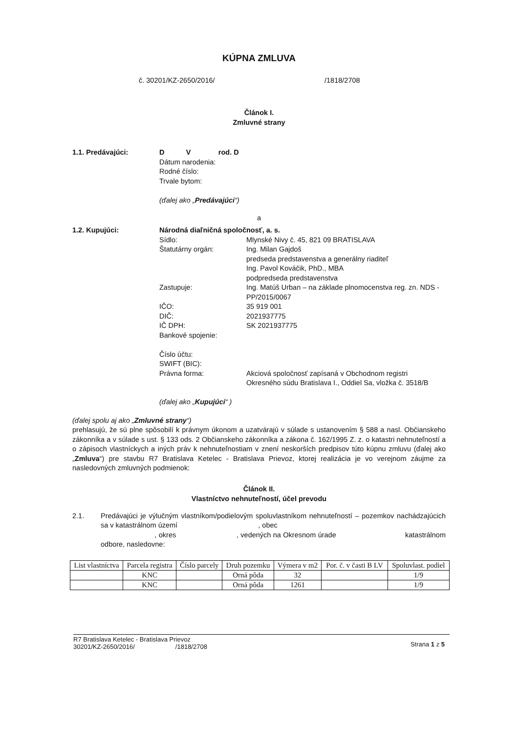KÚPNA ZMLUVA
č. 30201/KZ-2650/2016/ /1818/2708
Článok I.
Zmluvné strany
1.1. Predávajúci: D V rod. D
Dátum narodenia:
Rodné číslo:
Trvale bytom:
(ďalej ako „Predávajúci“)
a
1.2. Kupujúci: Národná diaľničná spoločnosť, a. s.
Sídlo: Mlynské Nivy č. 45, 821 09 BRATISLAVA
Štatutárny orgán: Ing. Milan Gajdoš
predseda predstavenstva a generálny riaditeľ
Ing. Pavol Kováčik, PhD., MBA
podpredseda predstavenstva
Zastupuje: Ing. Matúš Urban – na základe plnomocenstva reg. zn. NDS - PP/2015/0067
IČO: 35 919 001
DIČ: 2021937775
IČ DPH: SK 2021937775
Bankové spojenie:
Číslo účtu:
SWIFT (BIC):
Právna forma: Akciová spoločnosť zapísaná v Obchodnom registri Okresného súdu Bratislava I., Oddiel Sa, vložka č. 3518/B
(ďalej ako „Kupujúci“ )
(ďalej spolu aj ako „Zmluvné strany“)
prehlasujú, že sú plne spôsobilí k právnym úkonom a uzatvárajú v súlade s ustanovením § 588 a nasl. Občianskeho zákonníka a v súlade s ust. § 133 ods. 2 Občianskeho zákonníka a zákona č. 162/1995 Z. z. o katastri nehnuteľností a o zápisoch vlastníckych a iných práv k nehnuteľnostiam v znení neskorších predpisov túto kúpnu zmluvu (ďalej ako „Zmluva“) pre stavbu R7 Bratislava Ketelec - Bratislava Prievoz, ktorej realizácia je vo verejnom záujme za nasledovných zmluvných podmienok:
Článok II.
Vlastníctvo nehnuteľností, účel prevodu
2.1. Predávajúci je výlučným vlastníkom/podielovým spoluvlastníkom nehnuteľností – pozemkov nachádzajúcich sa v katastrálnom území , obec
, okres , vedených na Okresnom úrade katastrálnom odbore, nasledovne:
| List vlastníctva | Parcela registra | Číslo parcely | Druh pozemku | Výmera v m2 | Por. č. v časti B LV | Spoluvlast. podiel |
| --- | --- | --- | --- | --- | --- | --- |
| | KNC | | Orná pôda | 32 | | 1/9 |
| | KNC | | Orná pôda | 1261 | | 1/9 |
R7 Bratislava Ketelec - Bratislava Prievoz
30201/KZ-2650/2016/ /1818/2708
Strana 1 z 5